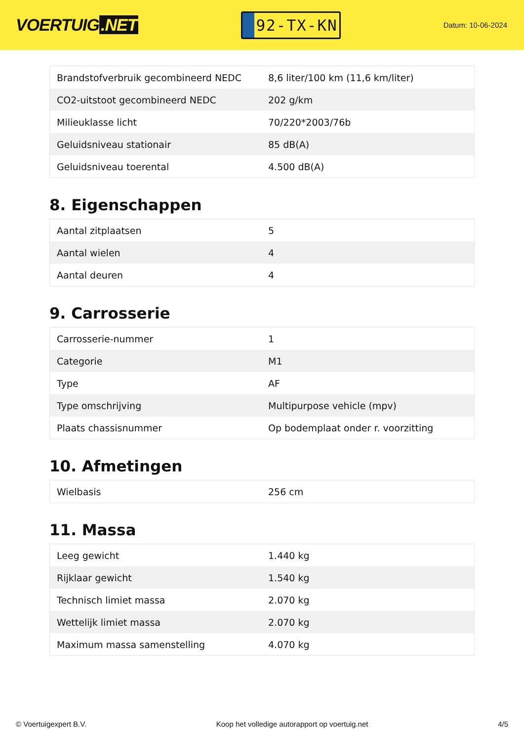VOERTUIG.NET
92-TX-KN
Datum: 10-06-2024
| Brandstofverbruik gecombineerd NEDC | 8,6 liter/100 km (11,6 km/liter) |
| CO2-uitstoot gecombineerd NEDC | 202 g/km |
| Milieuklasse licht | 70/220*2003/76b |
| Geluidsniveau stationair | 85 dB(A) |
| Geluidsniveau toerental | 4.500 dB(A) |
8. Eigenschappen
| Aantal zitplaatsen | 5 |
| Aantal wielen | 4 |
| Aantal deuren | 4 |
9. Carrosserie
| Carrosserie-nummer | 1 |
| Categorie | M1 |
| Type | AF |
| Type omschrijving | Multipurpose vehicle (mpv) |
| Plaats chassisnummer | Op bodemplaat onder r. voorzitting |
10. Afmetingen
| Wielbasis | 256 cm |
11. Massa
| Leeg gewicht | 1.440 kg |
| Rijklaar gewicht | 1.540 kg |
| Technisch limiet massa | 2.070 kg |
| Wettelijk limiet massa | 2.070 kg |
| Maximum massa samenstelling | 4.070 kg |
© Voertuigexpert B.V. Koop het volledige autorapport op voertuig.net 4/5